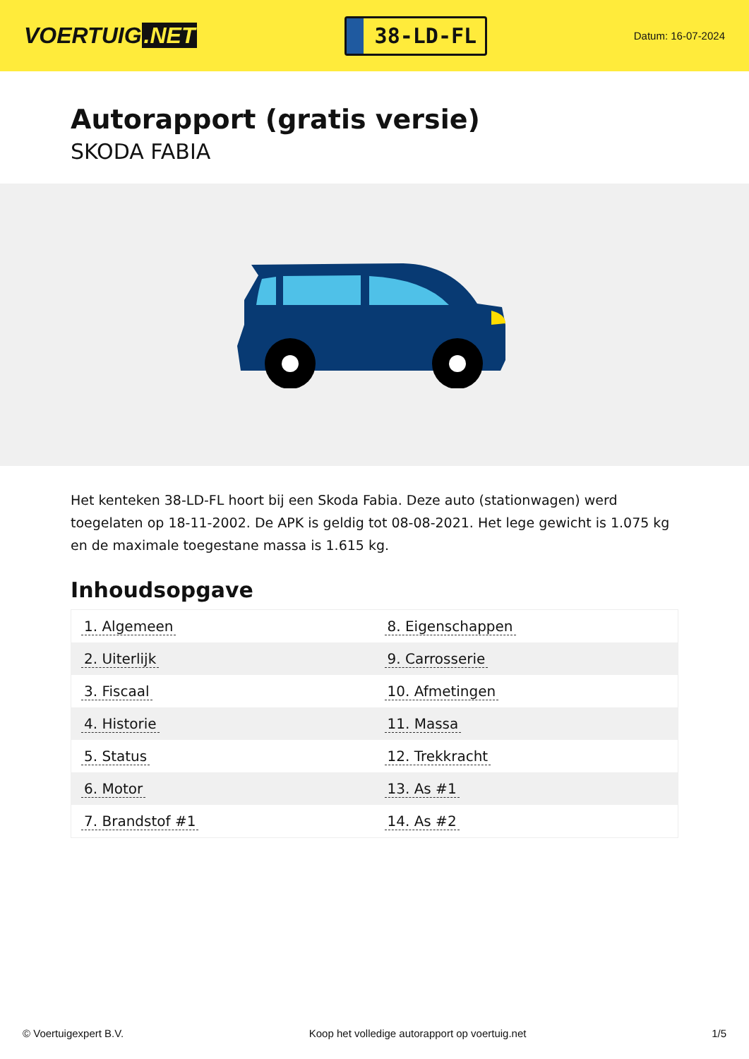VOERTUIG.NET
38-LD-FL
Datum: 16-07-2024
Autorapport (gratis versie)
SKODA FABIA
Het kenteken 38-LD-FL hoort bij een Skoda Fabia. Deze auto (stationwagen) werd toegelaten op 18-11-2002. De APK is geldig tot 08-08-2021. Het lege gewicht is 1.075 kg en de maximale toegestane massa is 1.615 kg.
Inhoudsopgave
| 1. Algemeen | 8. Eigenschappen |
| 2. Uiterlijk | 9. Carrosserie |
| 3. Fiscaal | 10. Afmetingen |
| 4. Historie | 11. Massa |
| 5. Status | 12. Trekkracht |
| 6. Motor | 13. As #1 |
| 7. Brandstof #1 | 14. As #2 |
© Voertuigexpert B.V. Koop het volledige autorapport op voertuig.net 1/5